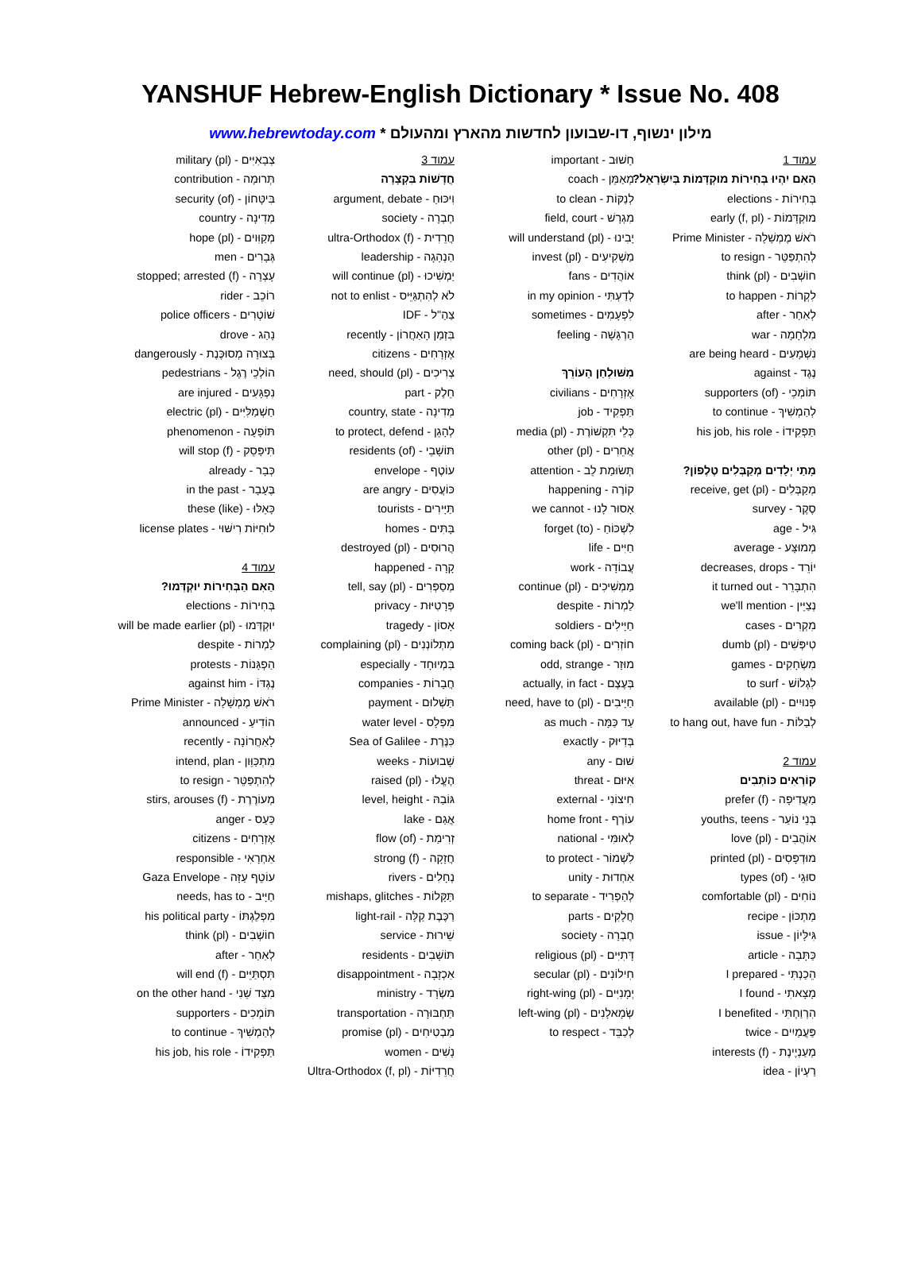YANSHUF Hebrew-English Dictionary * Issue No. 408
מילון ינשוף, דו-שבועון לחדשות מהארץ ומהעולם * www.hebrewtoday.com
עמוד 1
הַאִם יִהְיוּ בְּחִירוֹת מוּקְדָּמוֹת בְּיִשְׂרָאֵל?
בְּחִירוֹת - elections
מוּקְדָּמוֹת - early (f, pl)
רֹאשׁ מֶמְשָׁלָה - Prime Minister
לְהִתְפַּטֵּר - to resign
חוֹשְׁבִים - think (pl)
לִקְרוֹת - to happen
לְאַחַר - after
מִלְחָמָה - war
נִשְׁמָעִים - are being heard
נֶגֶד - against
תּוֹמְכֵי - supporters (of)
לְהַמְשִׁיךְ - to continue
תַּפְקִידוֹ - his job, his role
מָתַי יְלָדִים מְקַבְּלִים טֶלֶפוֹן?
מְקַבְּלִים - receive, get (pl)
סֶקֶר - survey
גִּיל - age
מְמוּצָּע - average
יוֹרֵד - decreases, drops
הִתְבָּרֵר - it turned out
נְצַיֵּין - we'll mention
מִקְרִים - cases
טִיפְּשִׁים - dumb (pl)
מִשְׂחָקִים - games
לִגְלוֹשׁ - to surf
פְּנוּיִים - available (pl)
לְבַלּוֹת - to hang out, have fun
עמוד 2
קוֹרְאִים כּוֹתְבִים
מַעֲדִיפָה - prefer (f)
בְּנֵי נוֹעַר - youths, teens
אוֹהֲבִים - love (pl)
מוּדְפָּסִים - printed (pl)
סוּגֵי - types (of)
נוֹחִים - comfortable (pl)
מַתְכּוֹן - recipe
גִּילָּיוֹן - issue
כַּתָּבָה - article
הֵכַנְתִּי - I prepared
מָצָאתִי - I found
הִרְוַחְתִּי - I benefited
פַּעֲמַיִים - twice
מְעַנְיֶינֶת - interests (f)
רַעְיוֹן - idea
חָשׁוּב - important
מְאַמֵּן - coach
לְנַקּוֹת - to clean
מִגְרָשׁ - field, court
יָבִינוּ - will understand (pl)
מַשְׁקִיעִים - invest (pl)
אוֹהֲדִים - fans
לְדַעְתִּי - in my opinion
לִפְעָמִים - sometimes
הַרְגָּשָׁה - feeling
מִשּׁוּלְחַן הָעוֹרֵךְ
אֶזְרָחִים - civilians
תַּפְקִיד - job
כְּלֵי תִּקְשׁוֹרֶת - media (pl)
אֲחֵרִים - other (pl)
תְּשׂוּמַת לֵב - attention
קוֹרֶה - happening
אָסוּר לָנוּ - we cannot
לִשְׁכּוֹחַ - (to) forget
חַיִּים - life
עֲבוֹדָה - work
מַמְשִׁיכִים - continue (pl)
לַמְרוֹת - despite
חַיָּילִים - soldiers
חוֹזְרִים - coming back (pl)
מוּזָר - odd, strange
בְּעֶצֶם - actually, in fact
חַיָּיבִים - need, have to (pl)
עַד כַּמָּה - as much
בְּדִיּוּק - exactly
שׁוּם - any
אִיּוּם - threat
חִיצוֹנִי - external
עוֹרֶף - home front
לְאוּמִּי - national
לִשְׁמוֹר - to protect
אַחְדוּת - unity
לְהַפְרִיד - to separate
חֲלָקִים - parts
חֶבְרָה - society
דָּתִיִּים - religious (pl)
חִילוֹנִים - secular (pl)
יְמָנִיִּים - right-wing (pl)
שְׂמָאלָנִים - left-wing (pl)
לְכַבֵּד - to respect
עמוד 3
חֲדָשׁוֹת בִּקְצָרָה
וִיכּוּחַ - argument, debate
חֶבְרָה - society
חֲרֵדִית - ultra-Orthodox (f)
הַנְהָגָה - leadership
יַמְשִׁיכוּ - will continue (pl)
לֹא לְהִתְגַּיֵּיס - not to enlist
צַהַ"ל - IDF
בִּזְמַן הָאַחֲרוֹן - recently
אֶזְרָחִים - citizens
צְרִיכִים - need, should (pl)
חֵלֶק - part
מְדִינָה - country, state
לְהָגֵן - to protect, defend
תּוֹשָׁבֵי - residents (of)
עוֹטֶף - envelope
כּוֹעֲסִים - are angry
תַּיָּירִים - tourists
בָּתִּים - homes
הֲרוּסִים - destroyed (pl)
קָרָה - happened
מְסַפְּרִים - tell, say (pl)
פְּרָטִיּוּת - privacy
אָסוֹן - tragedy
מִתְלוֹנְנִים - complaining (pl)
בִּמְיוּחָד - especially
חֲבָרוֹת - companies
תַּשְׁלוּם - payment
מִפְלָס - water level
כִּנֶּרֶת - Sea of Galilee
שָׁבוּעוֹת - weeks
הֶעֱלוּ - raised (pl)
גּוֹבַהּ - level, height
אֲגַם - lake
זְרִימַת - flow (of)
חֲזָקָה - strong (f)
נְחָלִים - rivers
תַּקָּלוֹת - mishaps, glitches
רַכֶּבֶת קַלָּה - light-rail
שֵׁירוּת - service
תּוֹשָׁבִים - residents
אַכְזָבָה - disappointment
מִשְׂרָד - ministry
תַּחְבּוּרָה - transportation
מַבְטִיחִים - promise (pl)
נָשִׁים - women
חֲרֵדִיּוֹת - Ultra-Orthodox (f, pl)
צְבָאִיִּים - military (pl)
תְּרוּמָה - contribution
בִּיטָּחוֹן - security (of)
מְדִינָה - country
מְקַוִּוים - hope (pl)
גְּבָרִים - men
עָצְרָה - stopped; arrested (f)
רוֹכֵב - rider
שׁוֹטְרִים - police officers
נָהַג - drove
בְּצוּרָה מְסוּכֶּנֶת - dangerously
הוֹלְכֵי רֶגֶל - pedestrians
נִפְגָּעִים - are injured
חַשְׁמַלִּיִּים - electric (pl)
תּוֹפָעָה - phenomenon
תִּיפָּסֵק - will stop (f)
כְּבָר - already
בֶּעָבָר - in the past
כָּאֵלּוּ - (like) these
לוּחִיּוֹת רִישּׁוּי - license plates
עמוד 4
הַאִם הַבְּחִירוֹת יוּקְדְּמוּ?
בְּחִירוֹת - elections
יוּקְדְּמוּ - will be made earlier (pl)
לַמְרוֹת - despite
הַפְגָּנוֹת - protests
נֶגְדּוֹ - against him
רֹאשׁ מֶמְשָׁלָה - Prime Minister
הוֹדִיעַ - announced
לָאַחֲרוֹנָה - recently
מִתְכַּוֵּון - intend, plan
לְהִתְפַּטֵּר - to resign
מְעוֹרֶרֶת - stirs, arouses (f)
כַּעַס - anger
אֶזְרָחִים - citizens
אַחְרָאִי - responsible
עוֹטֵף עַזָּה - Gaza Envelope
חַיָּיב - needs, has to
מִפְלַגְתּוֹ - his political party
חוֹשְׁבִים - think (pl)
לְאַחַר - after
תִּסְתַּיֵּים - will end (f)
מִצַּד שֵׁנִי - on the other hand
תּוֹמְכִים - supporters
לְהַמְשִׁיךְ - to continue
תַּפְקִידוֹ - his job, his role